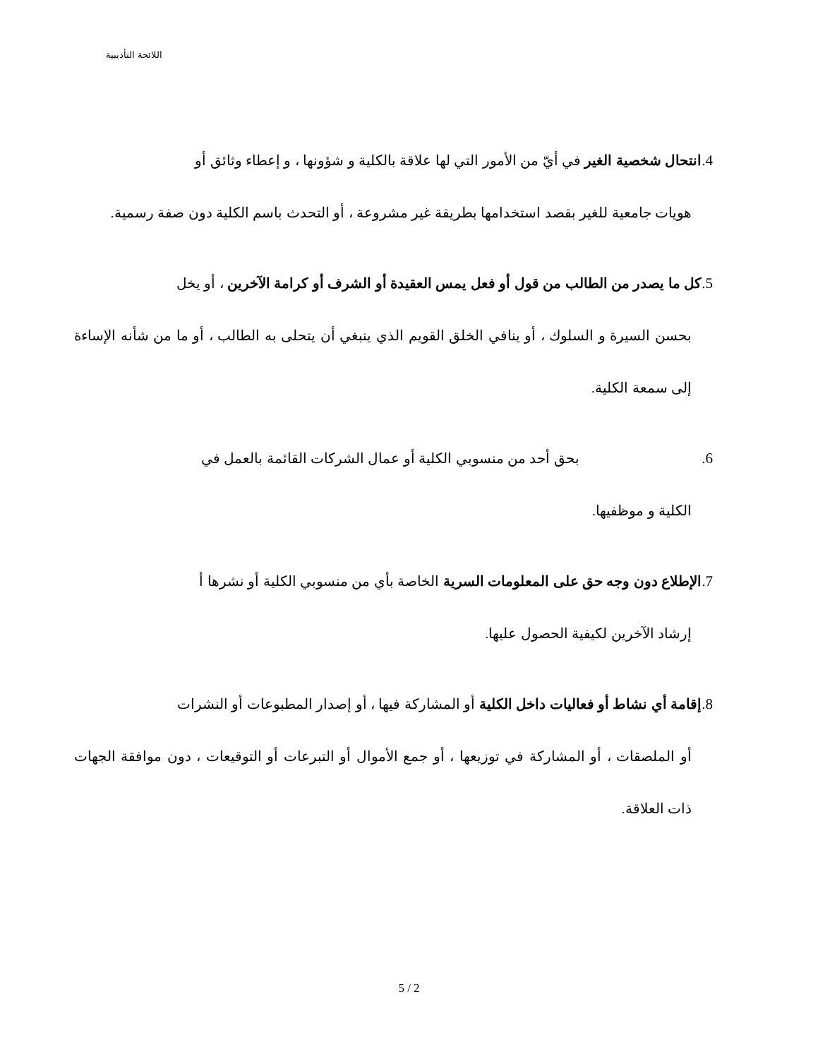اللائحة التأديبية
4. انتحال شخصية الغير في أيّ من الأمور التي لها علاقة بالكلية و شؤونها ، و إعطاء وثائق أو
هويات جامعية للغير بقصد استخدامها بطريقة غير مشروعة ، أو التحدث باسم الكلية دون صفة رسمية.
5. كل ما يصدر من الطالب من قول أو فعل يمس العقيدة أو الشرف أو كرامة الآخرين ، أو يخل
بحسن السيرة و السلوك ، أو ينافي الخلق القويم الذي ينبغي أن يتحلى به الطالب ، أو ما من شأنه الإساءة إلى سمعة الكلية.
6. بحق أحد من منسوبي الكلية أو عمال الشركات القائمة بالعمل في
الكلية و موظفيها.
7. الإطلاع دون وجه حق على المعلومات السرية الخاصة بأي من منسوبي الكلية أو نشرها أ
إرشاد الآخرين لكيفية الحصول عليها.
8. إقامة أي نشاط أو فعاليات داخل الكلية أو المشاركة فيها ، أو إصدار المطبوعات أو النشرات
أو الملصقات ، أو المشاركة في توزيعها ، أو جمع الأموال أو التبرعات أو التوقيعات ، دون موافقة الجهات ذات العلاقة.
5 / 2